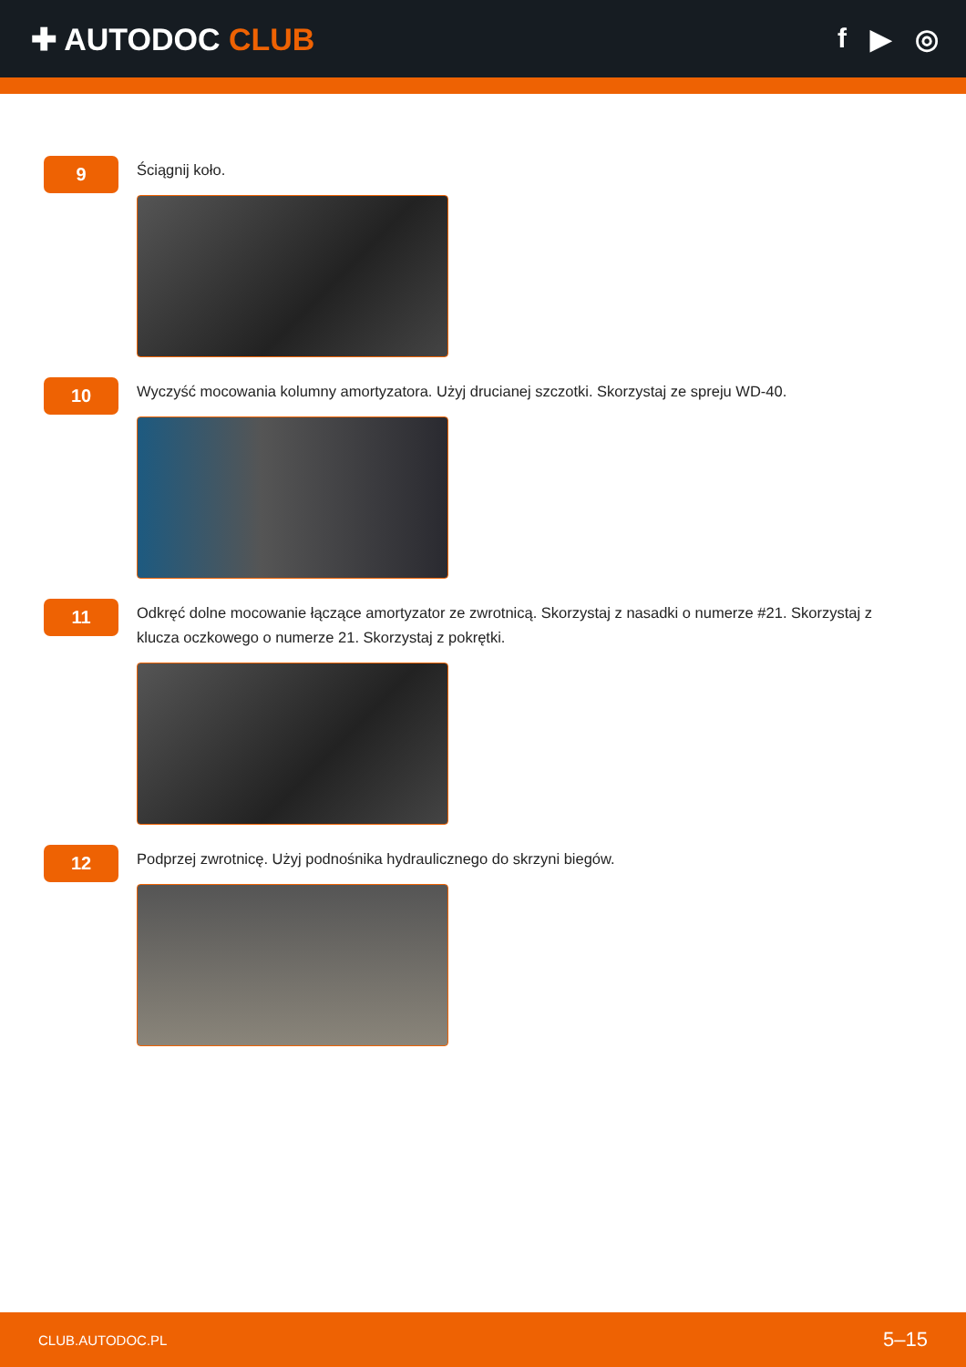✚ AUTODOC CLUB f ▶ ◎
9
Ściągnij koło.
10
Wyczyść mocowania kolumny amortyzatora. Użyj drucianej szczotki. Skorzystaj ze spreju WD-40.
11
Odkręć dolne mocowanie łączące amortyzator ze zwrotnicą. Skorzystaj z nasadki o numerze #21. Skorzystaj z klucza oczkowego o numerze 21. Skorzystaj z pokrętki.
12
Podprzej zwrotnicę. Użyj podnośnika hydraulicznego do skrzyni biegów.
CLUB.AUTODOC.PL 5–15